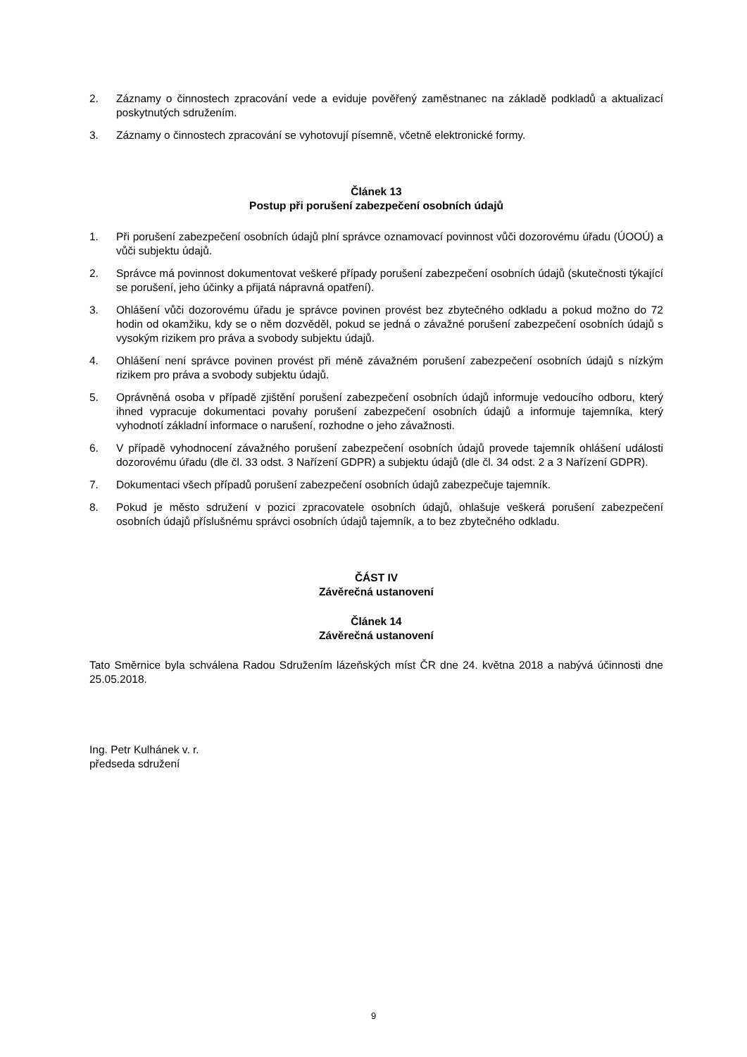2. Záznamy o činnostech zpracování vede a eviduje pověřený zaměstnanec na základě podkladů a aktualizací poskytnutých sdružením.
3. Záznamy o činnostech zpracování se vyhotovují písemně, včetně elektronické formy.
Článek 13
Postup při porušení zabezpečení osobních údajů
1. Při porušení zabezpečení osobních údajů plní správce oznamovací povinnost vůči dozorovému úřadu (ÚOOÚ) a vůči subjektu údajů.
2. Správce má povinnost dokumentovat veškeré případy porušení zabezpečení osobních údajů (skutečnosti týkající se porušení, jeho účinky a přijatá nápravná opatření).
3. Ohlášení vůči dozorovému úřadu je správce povinen provést bez zbytečného odkladu a pokud možno do 72 hodin od okamžiku, kdy se o něm dozvěděl, pokud se jedná o závažné porušení zabezpečení osobních údajů s vysokým rizikem pro práva a svobody subjektu údajů.
4. Ohlášení není správce povinen provést při méně závažném porušení zabezpečení osobních údajů s nízkým rizikem pro práva a svobody subjektu údajů.
5. Oprávněná osoba v případě zjištění porušení zabezpečení osobních údajů informuje vedoucího odboru, který ihned vypracuje dokumentaci povahy porušení zabezpečení osobních údajů a informuje tajemníka, který vyhodnotí základní informace o narušení, rozhodne o jeho závažnosti.
6. V případě vyhodnocení závažného porušení zabezpečení osobních údajů provede tajemník ohlášení události dozorovému úřadu (dle čl. 33 odst. 3 Nařízení GDPR) a subjektu údajů (dle čl. 34 odst. 2 a 3 Nařízení GDPR).
7. Dokumentaci všech případů porušení zabezpečení osobních údajů zabezpečuje tajemník.
8. Pokud je město sdružení v pozici zpracovatele osobních údajů, ohlašuje veškerá porušení zabezpečení osobních údajů příslušnému správci osobních údajů tajemník, a to bez zbytečného odkladu.
ČÁST IV
Závěrečná ustanovení
Článek 14
Závěrečná ustanovení
Tato Směrnice byla schválena Radou Sdružením lázeňských míst ČR dne 24. května 2018 a nabývá účinnosti dne 25.05.2018.
Ing. Petr Kulhánek v. r.
předseda sdružení
9